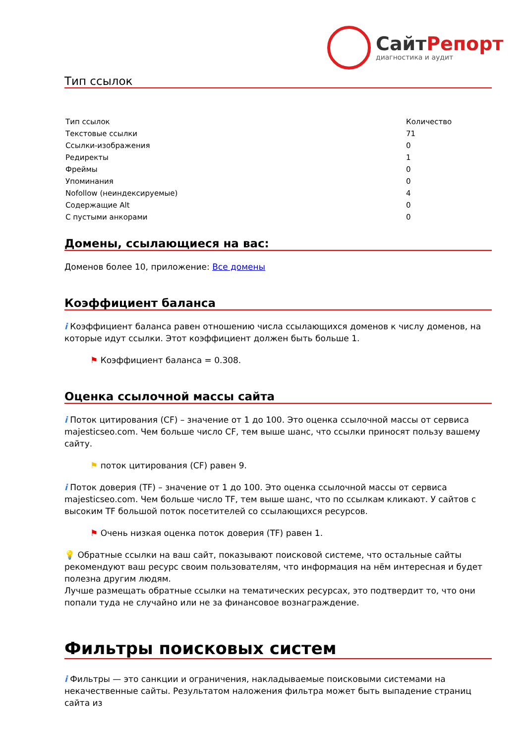СайтРепорт
диагностика и аудит
Тип ссылок
| Тип ссылок | Количество |
| Текстовые ссылки | 71 |
| Ссылки-изображения | 0 |
| Редиректы | 1 |
| Фреймы | 0 |
| Упоминания | 0 |
| Nofollow (неиндексируемые) | 4 |
| Содержащие Alt | 0 |
| С пустыми анкорами | 0 |
Домены, ссылающиеся на вас:
Доменов более 10, приложение: Все домены
Коэффициент баланса
i Коэффициент баланса равен отношению числа ссылающихся доменов к числу доменов, на которые идут ссылки. Этот коэффициент должен быть больше 1.
⚑ Коэффициент баланса = 0.308.
Оценка ссылочной массы сайта
i Поток цитирования (CF) – значение от 1 до 100. Это оценка ссылочной массы от сервиса majesticseo.com. Чем больше число CF, тем выше шанс, что ссылки приносят пользу вашему сайту.
⚑ поток цитирования (CF) равен 9.
i Поток доверия (TF) – значение от 1 до 100. Это оценка ссылочной массы от сервиса majesticseo.com. Чем больше число TF, тем выше шанс, что по ссылкам кликают. У сайтов с высоким TF большой поток посетителей со ссылающихся ресурсов.
⚑ Очень низкая оценка поток доверия (TF) равен 1.
💡 Обратные ссылки на ваш сайт, показывают поисковой системе, что остальные сайты рекомендуют ваш ресурс своим пользователям, что информация на нём интересная и будет полезна другим людям.
Лучше размещать обратные ссылки на тематических ресурсах, это подтвердит то, что они попали туда не случайно или не за финансовое вознаграждение.
Фильтры поисковых систем
i Фильтры — это санкции и ограничения, накладываемые поисковыми системами на некачественные сайты. Результатом наложения фильтра может быть выпадение страниц сайта из